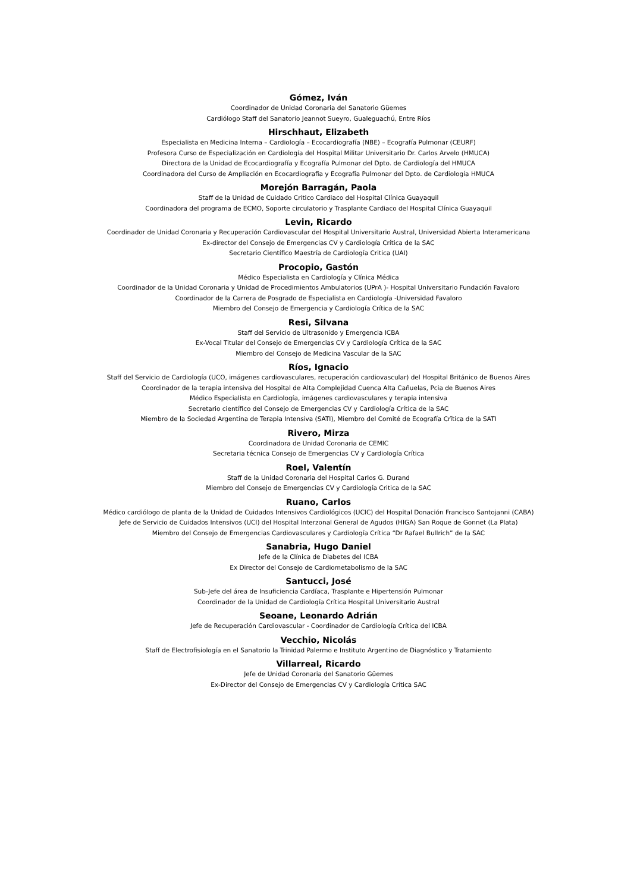Gómez, Iván
Coordinador de Unidad Coronaria del Sanatorio Güemes
Cardiólogo Staff del Sanatorio Jeannot Sueyro, Gualeguachú, Entre Ríos
Hirschhaut, Elizabeth
Especialista en Medicina Interna – Cardiología – Ecocardiografía (NBE) – Ecografía Pulmonar (CEURF)
Profesora Curso de Especialización en Cardiología del Hospital Militar Universitario Dr. Carlos Arvelo (HMUCA)
Directora de la Unidad de Ecocardiografía y Ecografía Pulmonar del Dpto. de Cardiología del HMUCA
Coordinadora del Curso de Ampliación en Ecocardiografia y Ecografía Pulmonar del Dpto. de Cardiología HMUCA
Morejón Barragán, Paola
Staff de la Unidad de Cuidado Critico Cardiaco del Hospital Clínica Guayaquil
Coordinadora del programa de ECMO, Soporte circulatorio y Trasplante Cardiaco del Hospital Clínica Guayaquil
Levin, Ricardo
Coordinador de Unidad Coronaria y Recuperación Cardiovascular del Hospital Universitario Austral, Universidad Abierta Interamericana
Ex-director del Consejo de Emergencias CV y Cardiología Crítica de la SAC
Secretario Científico Maestría de Cardiología Critica (UAI)
Procopio, Gastón
Médico Especialista en Cardiología y Clínica Médica
Coordinador de la Unidad Coronaria y Unidad de Procedimientos Ambulatorios (UPrA )- Hospital Universitario Fundación Favaloro
Coordinador de la Carrera de Posgrado de Especialista en Cardiología -Universidad Favaloro
Miembro del Consejo de Emergencia y Cardiología Crítica de la SAC
Resi, Silvana
Staff del Servicio de Ultrasonido y Emergencia ICBA
Ex-Vocal Titular del Consejo de Emergencias CV y Cardiología Crítica de la SAC
Miembro del Consejo de Medicina Vascular de la SAC
Ríos, Ignacio
Staff del Servicio de Cardiología (UCO, imágenes cardiovasculares, recuperación cardiovascular) del Hospital Británico de Buenos Aires
Coordinador de la terapia intensiva del Hospital de Alta Complejidad Cuenca Alta Cañuelas, Pcia de Buenos Aires
Médico Especialista en Cardiología, imágenes cardiovasculares y terapia intensiva
Secretario científico del Consejo de Emergencias CV y Cardiología Crítica de la SAC
Miembro de la Sociedad Argentina de Terapia Intensiva (SATI), Miembro del Comité de Ecografía Crĩtica de la SATI
Rivero, Mirza
Coordinadora de Unidad Coronaria de CEMIC
Secretaria técnica Consejo de Emergencias CV y Cardiología Crítica
Roel, Valentín
Staff de la Unidad Coronaria del Hospital Carlos G. Durand
Miembro del Consejo de Emergencias CV y Cardiología Critica de la SAC
Ruano, Carlos
Médico cardiólogo de planta de la Unidad de Cuidados Intensivos Cardiológicos (UCIC) del Hospital Donación Francisco Santojanni (CABA)
Jefe de Servicio de Cuidados Intensivos (UCI) del Hospital Interzonal General de Agudos (HIGA) San Roque de Gonnet (La Plata)
Miembro del Consejo de Emergencias Cardiovasculares y Cardiología Crítica “Dr Rafael Bullrich” de la SAC
Sanabria, Hugo Daniel
Jefe de la Clínica de Diabetes del ICBA
Ex Director del Consejo de Cardiometabolismo de la SAC
Santucci, José
Sub-Jefe del área de Insuficiencia Cardíaca, Trasplante e Hipertensión Pulmonar
Coordinador de la Unidad de Cardiología Crítica Hospital Universitario Austral
Seoane, Leonardo Adrián
Jefe de Recuperación Cardiovascular - Coordinador de Cardiología Crítica del ICBA
Vecchio, Nicolás
Staff de Electrofisiología en el Sanatorio la Trinidad Palermo e Instituto Argentino de Diagnóstico y Tratamiento
Villarreal, Ricardo
Jefe de Unidad Coronaria del Sanatorio Güemes
Ex-Director del Consejo de Emergencias CV y Cardiología Crítica SAC